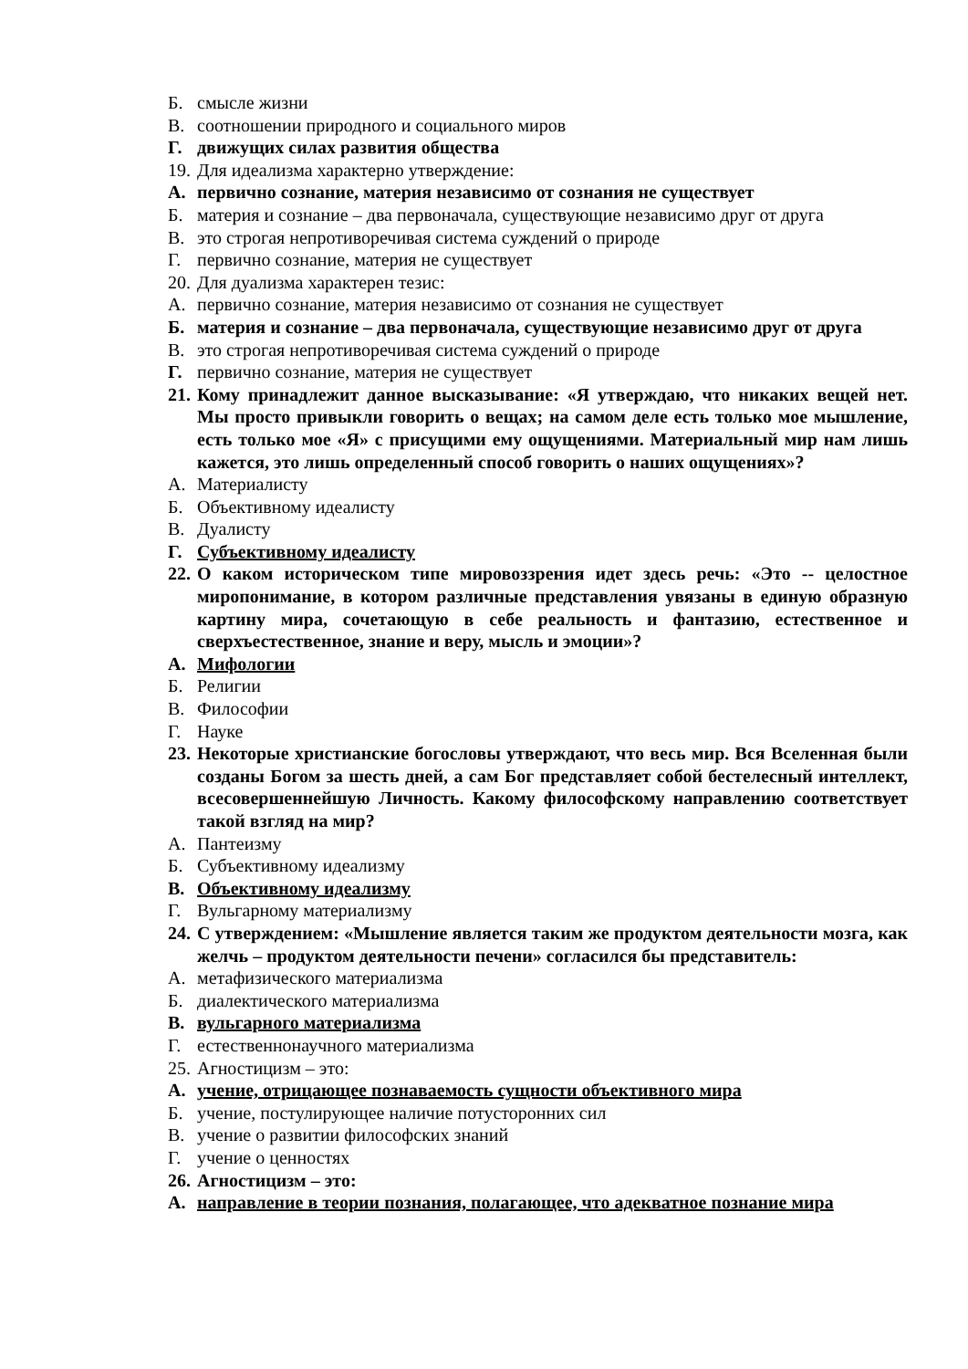Б. смысле жизни
В. соотношении природного и социального миров
Г. движущих силах развития общества
19. Для идеализма характерно утверждение:
А. первично сознание, материя независимо от сознания не существует
Б. материя и сознание – два первоначала, существующие независимо друг от друга
В. это строгая непротиворечивая система суждений о природе
Г. первично сознание, материя не существует
20. Для дуализма характерен тезис:
А. первично сознание, материя независимо от сознания не существует
Б. материя и сознание – два первоначала, существующие независимо друг от друга
В. это строгая непротиворечивая система суждений о природе
Г. первично сознание, материя не существует
21. Кому принадлежит данное высказывание: «Я утверждаю, что никаких вещей нет. Мы просто привыкли говорить о вещах; на самом деле есть только мое мышление, есть только мое «Я» с присущими ему ощущениями. Материальный мир нам лишь кажется, это лишь определенный способ говорить о наших ощущениях»?
А. Материалисту
Б. Объективному идеалисту
В. Дуалисту
Г. Субъективному идеалисту
22. О каком историческом типе мировоззрения идет здесь речь: «Это -- целостное миропонимание, в котором различные представления увязаны в единую образную картину мира, сочетающую в себе реальность и фантазию, естественное и сверхъестественное, знание и веру, мысль и эмоции»?
А. Мифологии
Б. Религии
В. Философии
Г. Науке
23. Некоторые христианские богословы утверждают, что весь мир. Вся Вселенная были созданы Богом за шесть дней, а сам Бог представляет собой бестелесный интеллект, всесовершеннейшую Личность. Какому философскому направлению соответствует такой взгляд на мир?
А. Пантеизму
Б. Субъективному идеализму
В. Объективному идеализму
Г. Вульгарному материализму
24. С утверждением: «Мышление является таким же продуктом деятельности мозга, как желчь – продуктом деятельности печени» согласился бы представитель:
А. метафизического материализма
Б. диалектического материализма
В. вульгарного материализма
Г. естественнонаучного материализма
25. Агностицизм – это:
А. учение, отрицающее познаваемость сущности объективного мира
Б. учение, постулирующее наличие потусторонних сил
В. учение о развитии философских знаний
Г. учение о ценностях
26. Агностицизм – это:
А. направление в теории познания, полагающее, что адекватное познание мира